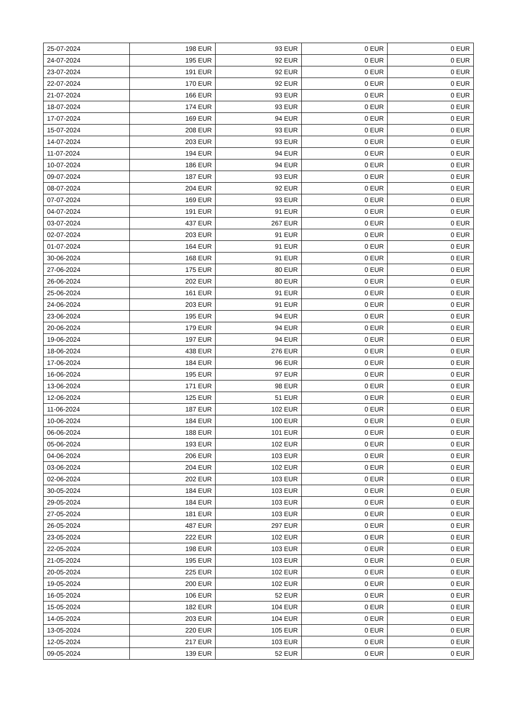| 25-07-2024 | 198 EUR | 93 EUR | 0 EUR | 0 EUR |
| 24-07-2024 | 195 EUR | 92 EUR | 0 EUR | 0 EUR |
| 23-07-2024 | 191 EUR | 92 EUR | 0 EUR | 0 EUR |
| 22-07-2024 | 170 EUR | 92 EUR | 0 EUR | 0 EUR |
| 21-07-2024 | 166 EUR | 93 EUR | 0 EUR | 0 EUR |
| 18-07-2024 | 174 EUR | 93 EUR | 0 EUR | 0 EUR |
| 17-07-2024 | 169 EUR | 94 EUR | 0 EUR | 0 EUR |
| 15-07-2024 | 208 EUR | 93 EUR | 0 EUR | 0 EUR |
| 14-07-2024 | 203 EUR | 93 EUR | 0 EUR | 0 EUR |
| 11-07-2024 | 194 EUR | 94 EUR | 0 EUR | 0 EUR |
| 10-07-2024 | 186 EUR | 94 EUR | 0 EUR | 0 EUR |
| 09-07-2024 | 187 EUR | 93 EUR | 0 EUR | 0 EUR |
| 08-07-2024 | 204 EUR | 92 EUR | 0 EUR | 0 EUR |
| 07-07-2024 | 169 EUR | 93 EUR | 0 EUR | 0 EUR |
| 04-07-2024 | 191 EUR | 91 EUR | 0 EUR | 0 EUR |
| 03-07-2024 | 437 EUR | 267 EUR | 0 EUR | 0 EUR |
| 02-07-2024 | 203 EUR | 91 EUR | 0 EUR | 0 EUR |
| 01-07-2024 | 164 EUR | 91 EUR | 0 EUR | 0 EUR |
| 30-06-2024 | 168 EUR | 91 EUR | 0 EUR | 0 EUR |
| 27-06-2024 | 175 EUR | 80 EUR | 0 EUR | 0 EUR |
| 26-06-2024 | 202 EUR | 80 EUR | 0 EUR | 0 EUR |
| 25-06-2024 | 161 EUR | 91 EUR | 0 EUR | 0 EUR |
| 24-06-2024 | 203 EUR | 91 EUR | 0 EUR | 0 EUR |
| 23-06-2024 | 195 EUR | 94 EUR | 0 EUR | 0 EUR |
| 20-06-2024 | 179 EUR | 94 EUR | 0 EUR | 0 EUR |
| 19-06-2024 | 197 EUR | 94 EUR | 0 EUR | 0 EUR |
| 18-06-2024 | 438 EUR | 276 EUR | 0 EUR | 0 EUR |
| 17-06-2024 | 184 EUR | 96 EUR | 0 EUR | 0 EUR |
| 16-06-2024 | 195 EUR | 97 EUR | 0 EUR | 0 EUR |
| 13-06-2024 | 171 EUR | 98 EUR | 0 EUR | 0 EUR |
| 12-06-2024 | 125 EUR | 51 EUR | 0 EUR | 0 EUR |
| 11-06-2024 | 187 EUR | 102 EUR | 0 EUR | 0 EUR |
| 10-06-2024 | 184 EUR | 100 EUR | 0 EUR | 0 EUR |
| 06-06-2024 | 188 EUR | 101 EUR | 0 EUR | 0 EUR |
| 05-06-2024 | 193 EUR | 102 EUR | 0 EUR | 0 EUR |
| 04-06-2024 | 206 EUR | 103 EUR | 0 EUR | 0 EUR |
| 03-06-2024 | 204 EUR | 102 EUR | 0 EUR | 0 EUR |
| 02-06-2024 | 202 EUR | 103 EUR | 0 EUR | 0 EUR |
| 30-05-2024 | 184 EUR | 103 EUR | 0 EUR | 0 EUR |
| 29-05-2024 | 184 EUR | 103 EUR | 0 EUR | 0 EUR |
| 27-05-2024 | 181 EUR | 103 EUR | 0 EUR | 0 EUR |
| 26-05-2024 | 487 EUR | 297 EUR | 0 EUR | 0 EUR |
| 23-05-2024 | 222 EUR | 102 EUR | 0 EUR | 0 EUR |
| 22-05-2024 | 198 EUR | 103 EUR | 0 EUR | 0 EUR |
| 21-05-2024 | 195 EUR | 103 EUR | 0 EUR | 0 EUR |
| 20-05-2024 | 225 EUR | 102 EUR | 0 EUR | 0 EUR |
| 19-05-2024 | 200 EUR | 102 EUR | 0 EUR | 0 EUR |
| 16-05-2024 | 106 EUR | 52 EUR | 0 EUR | 0 EUR |
| 15-05-2024 | 182 EUR | 104 EUR | 0 EUR | 0 EUR |
| 14-05-2024 | 203 EUR | 104 EUR | 0 EUR | 0 EUR |
| 13-05-2024 | 220 EUR | 105 EUR | 0 EUR | 0 EUR |
| 12-05-2024 | 217 EUR | 103 EUR | 0 EUR | 0 EUR |
| 09-05-2024 | 139 EUR | 52 EUR | 0 EUR | 0 EUR |